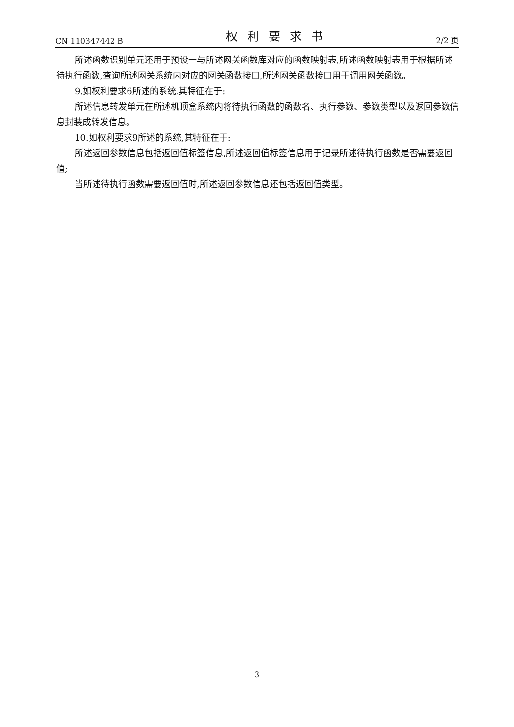CN 110347442 B 权利要求书 2/2 页
所述函数识别单元还用于预设一与所述网关函数库对应的函数映射表,所述函数映射表用于根据所述待执行函数,查询所述网关系统内对应的网关函数接口,所述网关函数接口用于调用网关函数。
9.如权利要求6所述的系统,其特征在于:
所述信息转发单元在所述机顶盒系统内将待执行函数的函数名、执行参数、参数类型以及返回参数信息封装成转发信息。
10.如权利要求9所述的系统,其特征在于:
所述返回参数信息包括返回值标签信息,所述返回值标签信息用于记录所述待执行函数是否需要返回值;
当所述待执行函数需要返回值时,所述返回参数信息还包括返回值类型。
3